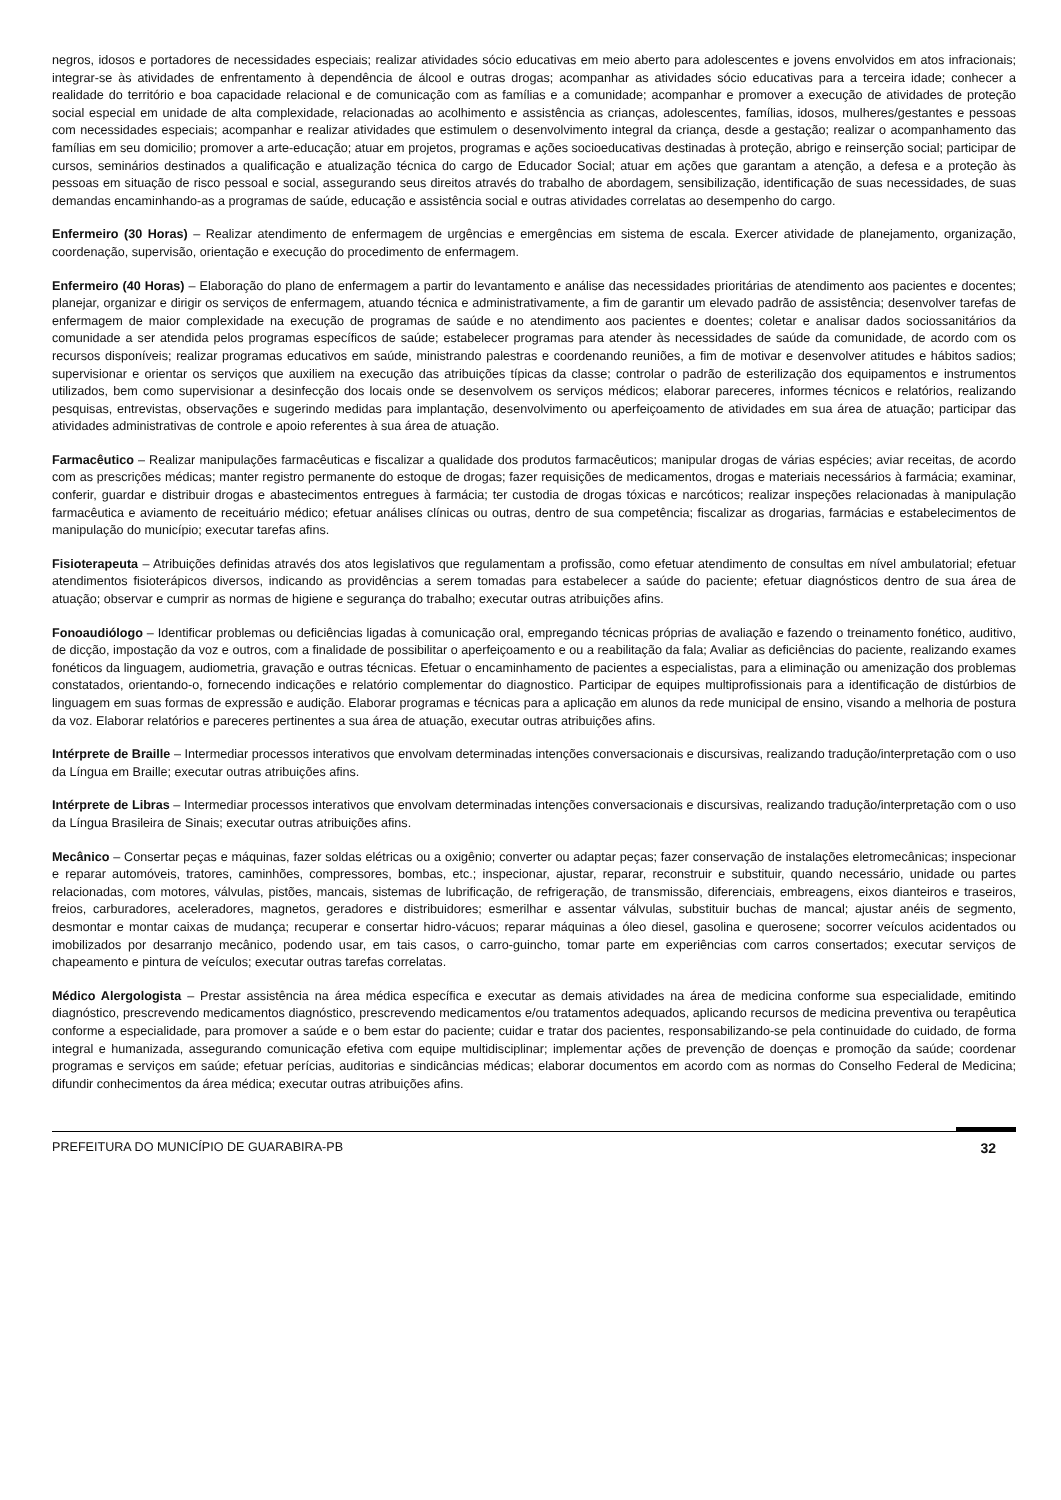negros, idosos e portadores de necessidades especiais; realizar atividades sócio educativas em meio aberto para adolescentes e jovens envolvidos em atos infracionais; integrar-se às atividades de enfrentamento à dependência de álcool e outras drogas; acompanhar as atividades sócio educativas para a terceira idade; conhecer a realidade do território e boa capacidade relacional e de comunicação com as famílias e a comunidade; acompanhar e promover a execução de atividades de proteção social especial em unidade de alta complexidade, relacionadas ao acolhimento e assistência as crianças, adolescentes, famílias, idosos, mulheres/gestantes e pessoas com necessidades especiais; acompanhar e realizar atividades que estimulem o desenvolvimento integral da criança, desde a gestação; realizar o acompanhamento das famílias em seu domicilio; promover a arte-educação; atuar em projetos, programas e ações socioeducativas destinadas à proteção, abrigo e reinserção social; participar de cursos, seminários destinados a qualificação e atualização técnica do cargo de Educador Social; atuar em ações que garantam a atenção, a defesa e a proteção às pessoas em situação de risco pessoal e social, assegurando seus direitos através do trabalho de abordagem, sensibilização, identificação de suas necessidades, de suas demandas encaminhando-as a programas de saúde, educação e assistência social e outras atividades correlatas ao desempenho do cargo.
Enfermeiro (30 Horas) – Realizar atendimento de enfermagem de urgências e emergências em sistema de escala. Exercer atividade de planejamento, organização, coordenação, supervisão, orientação e execução do procedimento de enfermagem.
Enfermeiro (40 Horas) – Elaboração do plano de enfermagem a partir do levantamento e análise das necessidades prioritárias de atendimento aos pacientes e docentes; planejar, organizar e dirigir os serviços de enfermagem, atuando técnica e administrativamente, a fim de garantir um elevado padrão de assistência; desenvolver tarefas de enfermagem de maior complexidade na execução de programas de saúde e no atendimento aos pacientes e doentes; coletar e analisar dados sociossanitários da comunidade a ser atendida pelos programas específicos de saúde; estabelecer programas para atender às necessidades de saúde da comunidade, de acordo com os recursos disponíveis; realizar programas educativos em saúde, ministrando palestras e coordenando reuniões, a fim de motivar e desenvolver atitudes e hábitos sadios; supervisionar e orientar os serviços que auxiliem na execução das atribuições típicas da classe; controlar o padrão de esterilização dos equipamentos e instrumentos utilizados, bem como supervisionar a desinfecção dos locais onde se desenvolvem os serviços médicos; elaborar pareceres, informes técnicos e relatórios, realizando pesquisas, entrevistas, observações e sugerindo medidas para implantação, desenvolvimento ou aperfeiçoamento de atividades em sua área de atuação; participar das atividades administrativas de controle e apoio referentes à sua área de atuação.
Farmacêutico – Realizar manipulações farmacêuticas e fiscalizar a qualidade dos produtos farmacêuticos; manipular drogas de várias espécies; aviar receitas, de acordo com as prescrições médicas; manter registro permanente do estoque de drogas; fazer requisições de medicamentos, drogas e materiais necessários à farmácia; examinar, conferir, guardar e distribuir drogas e abastecimentos entregues à farmácia; ter custodia de drogas tóxicas e narcóticos; realizar inspeções relacionadas à manipulação farmacêutica e aviamento de receituário médico; efetuar análises clínicas ou outras, dentro de sua competência; fiscalizar as drogarias, farmácias e estabelecimentos de manipulação do município; executar tarefas afins.
Fisioterapeuta – Atribuições definidas através dos atos legislativos que regulamentam a profissão, como efetuar atendimento de consultas em nível ambulatorial; efetuar atendimentos fisioterápicos diversos, indicando as providências a serem tomadas para estabelecer a saúde do paciente; efetuar diagnósticos dentro de sua área de atuação; observar e cumprir as normas de higiene e segurança do trabalho; executar outras atribuições afins.
Fonoaudiólogo – Identificar problemas ou deficiências ligadas à comunicação oral, empregando técnicas próprias de avaliação e fazendo o treinamento fonético, auditivo, de dicção, impostação da voz e outros, com a finalidade de possibilitar o aperfeiçoamento e ou a reabilitação da fala; Avaliar as deficiências do paciente, realizando exames fonéticos da linguagem, audiometria, gravação e outras técnicas. Efetuar o encaminhamento de pacientes a especialistas, para a eliminação ou amenização dos problemas constatados, orientando-o, fornecendo indicações e relatório complementar do diagnostico. Participar de equipes multiprofissionais para a identificação de distúrbios de linguagem em suas formas de expressão e audição. Elaborar programas e técnicas para a aplicação em alunos da rede municipal de ensino, visando a melhoria de postura da voz. Elaborar relatórios e pareceres pertinentes a sua área de atuação, executar outras atribuições afins.
Intérprete de Braille – Intermediar processos interativos que envolvam determinadas intenções conversacionais e discursivas, realizando tradução/interpretação com o uso da Língua em Braille; executar outras atribuições afins.
Intérprete de Libras – Intermediar processos interativos que envolvam determinadas intenções conversacionais e discursivas, realizando tradução/interpretação com o uso da Língua Brasileira de Sinais; executar outras atribuições afins.
Mecânico – Consertar peças e máquinas, fazer soldas elétricas ou a oxigênio; converter ou adaptar peças; fazer conservação de instalações eletromecânicas; inspecionar e reparar automóveis, tratores, caminhões, compressores, bombas, etc.; inspecionar, ajustar, reparar, reconstruir e substituir, quando necessário, unidade ou partes relacionadas, com motores, válvulas, pistões, mancais, sistemas de lubrificação, de refrigeração, de transmissão, diferenciais, embreagens, eixos dianteiros e traseiros, freios, carburadores, aceleradores, magnetos, geradores e distribuidores; esmerilhar e assentar válvulas, substituir buchas de mancal; ajustar anéis de segmento, desmontar e montar caixas de mudança; recuperar e consertar hidro-vácuos; reparar máquinas a óleo diesel, gasolina e querosene; socorrer veículos acidentados ou imobilizados por desarranjo mecânico, podendo usar, em tais casos, o carro-guincho, tomar parte em experiências com carros consertados; executar serviços de chapeamento e pintura de veículos; executar outras tarefas correlatas.
Médico Alergologista – Prestar assistência na área médica específica e executar as demais atividades na área de medicina conforme sua especialidade, emitindo diagnóstico, prescrevendo medicamentos diagnóstico, prescrevendo medicamentos e/ou tratamentos adequados, aplicando recursos de medicina preventiva ou terapêutica conforme a especialidade, para promover a saúde e o bem estar do paciente; cuidar e tratar dos pacientes, responsabilizando-se pela continuidade do cuidado, de forma integral e humanizada, assegurando comunicação efetiva com equipe multidisciplinar; implementar ações de prevenção de doenças e promoção da saúde; coordenar programas e serviços em saúde; efetuar perícias, auditorias e sindicâncias médicas; elaborar documentos em acordo com as normas do Conselho Federal de Medicina; difundir conhecimentos da área médica; executar outras atribuições afins.
PREFEITURA DO MUNICÍPIO DE GUARABIRA-PB 32